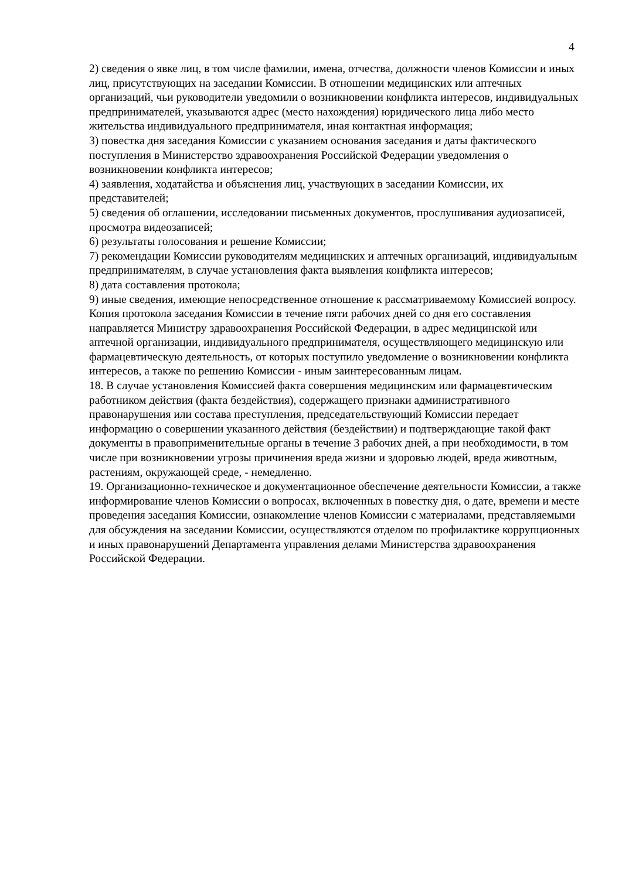4
2) сведения о явке лиц, в том числе фамилии, имена, отчества, должности членов Комиссии и иных лиц, присутствующих на заседании Комиссии. В отношении медицинских или аптечных организаций, чьи руководители уведомили о возникновении конфликта интересов, индивидуальных предпринимателей, указываются адрес (место нахождения) юридического лица либо место жительства индивидуального предпринимателя, иная контактная информация;
3) повестка дня заседания Комиссии с указанием основания заседания и даты фактического поступления в Министерство здравоохранения Российской Федерации уведомления о возникновении конфликта интересов;
4) заявления, ходатайства и объяснения лиц, участвующих в заседании Комиссии, их представителей;
5) сведения об оглашении, исследовании письменных документов, прослушивания аудиозаписей, просмотра видеозаписей;
6) результаты голосования и решение Комиссии;
7) рекомендации Комиссии руководителям медицинских и аптечных организаций, индивидуальным предпринимателям, в случае установления факта выявления конфликта интересов;
8) дата составления протокола;
9) иные сведения, имеющие непосредственное отношение к рассматриваемому Комиссией вопросу.
Копия протокола заседания Комиссии в течение пяти рабочих дней со дня его составления направляется Министру здравоохранения Российской Федерации, в адрес медицинской или аптечной организации, индивидуального предпринимателя, осуществляющего медицинскую или фармацевтическую деятельность, от которых поступило уведомление о возникновении конфликта интересов, а также по решению Комиссии - иным заинтересованным лицам.
18. В случае установления Комиссией факта совершения медицинским или фармацевтическим работником действия (факта бездействия), содержащего признаки административного правонарушения или состава преступления, председательствующий Комиссии передает информацию о совершении указанного действия (бездействии) и подтверждающие такой факт документы в правоприменительные органы в течение 3 рабочих дней, а при необходимости, в том числе при возникновении угрозы причинения вреда жизни и здоровью людей, вреда животным, растениям, окружающей среде, - немедленно.
19. Организационно-техническое и документационное обеспечение деятельности Комиссии, а также информирование членов Комиссии о вопросах, включенных в повестку дня, о дате, времени и месте проведения заседания Комиссии, ознакомление членов Комиссии с материалами, представляемыми для обсуждения на заседании Комиссии, осуществляются отделом по профилактике коррупционных и иных правонарушений Департамента управления делами Министерства здравоохранения Российской Федерации.